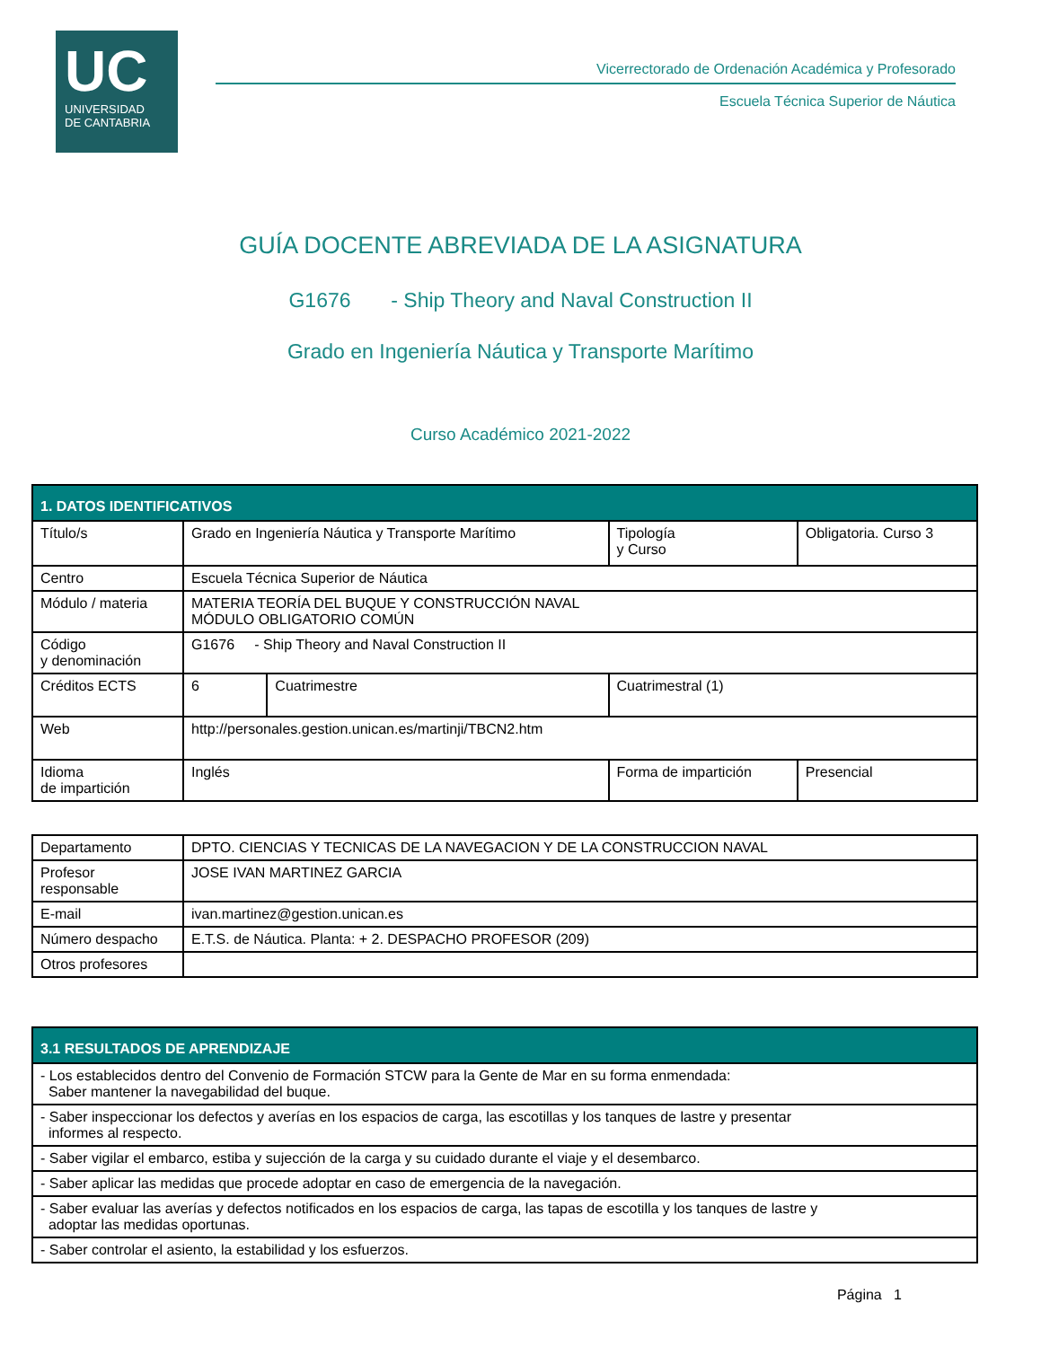UC
UNIVERSIDAD
DE CANTABRIA
Vicerrectorado de Ordenación Académica y Profesorado
Escuela Técnica Superior de Náutica
GUÍA DOCENTE ABREVIADA DE LA ASIGNATURA
G1676 - Ship Theory and Naval Construction II
Grado en Ingeniería Náutica y Transporte Marítimo
Curso Académico 2021-2022
| 1. DATOS IDENTIFICATIVOS | | | | | |
| Título/s | Grado en Ingeniería Náutica y Transporte Marítimo | | | Tipología y Curso | Obligatoria. Curso 3 |
| Centro | Escuela Técnica Superior de Náutica | | | | |
| Módulo / materia | MATERIA TEORÍA DEL BUQUE Y CONSTRUCCIÓN NAVAL MÓDULO OBLIGATORIO COMÚN | | | | |
| Código y denominación | G1676 - Ship Theory and Naval Construction II | | | | |
| Créditos ECTS | 6 | Cuatrimestre | Cuatrimestral (1) | | |
| Web | http://personales.gestion.unican.es/martinji/TBCN2.htm | | | | |
| Idioma de impartición | Inglés | | Forma de impartición | | Presencial |
| Departamento | DPTO. CIENCIAS Y TECNICAS DE LA NAVEGACION Y DE LA CONSTRUCCION NAVAL |
| Profesor responsable | JOSE IVAN MARTINEZ GARCIA |
| E-mail | ivan.martinez@gestion.unican.es |
| Número despacho | E.T.S. de Náutica. Planta: + 2. DESPACHO PROFESOR (209) |
| Otros profesores | |
| 3.1 RESULTADOS DE APRENDIZAJE |
| - Los establecidos dentro del Convenio de Formación STCW para la Gente de Mar en su forma enmendada: Saber mantener la navegabilidad del buque. |
| - Saber inspeccionar los defectos y averías en los espacios de carga, las escotillas y los tanques de lastre y presentar informes al respecto. |
| - Saber vigilar el embarco, estiba y sujección de la carga y su cuidado durante el viaje y el desembarco. |
| - Saber aplicar las medidas que procede adoptar en caso de emergencia de la navegación. |
| - Saber evaluar las averías y defectos notificados en los espacios de carga, las tapas de escotilla y los tanques de lastre y adoptar las medidas oportunas. |
| - Saber controlar el asiento, la estabilidad y los esfuerzos. |
Página 1